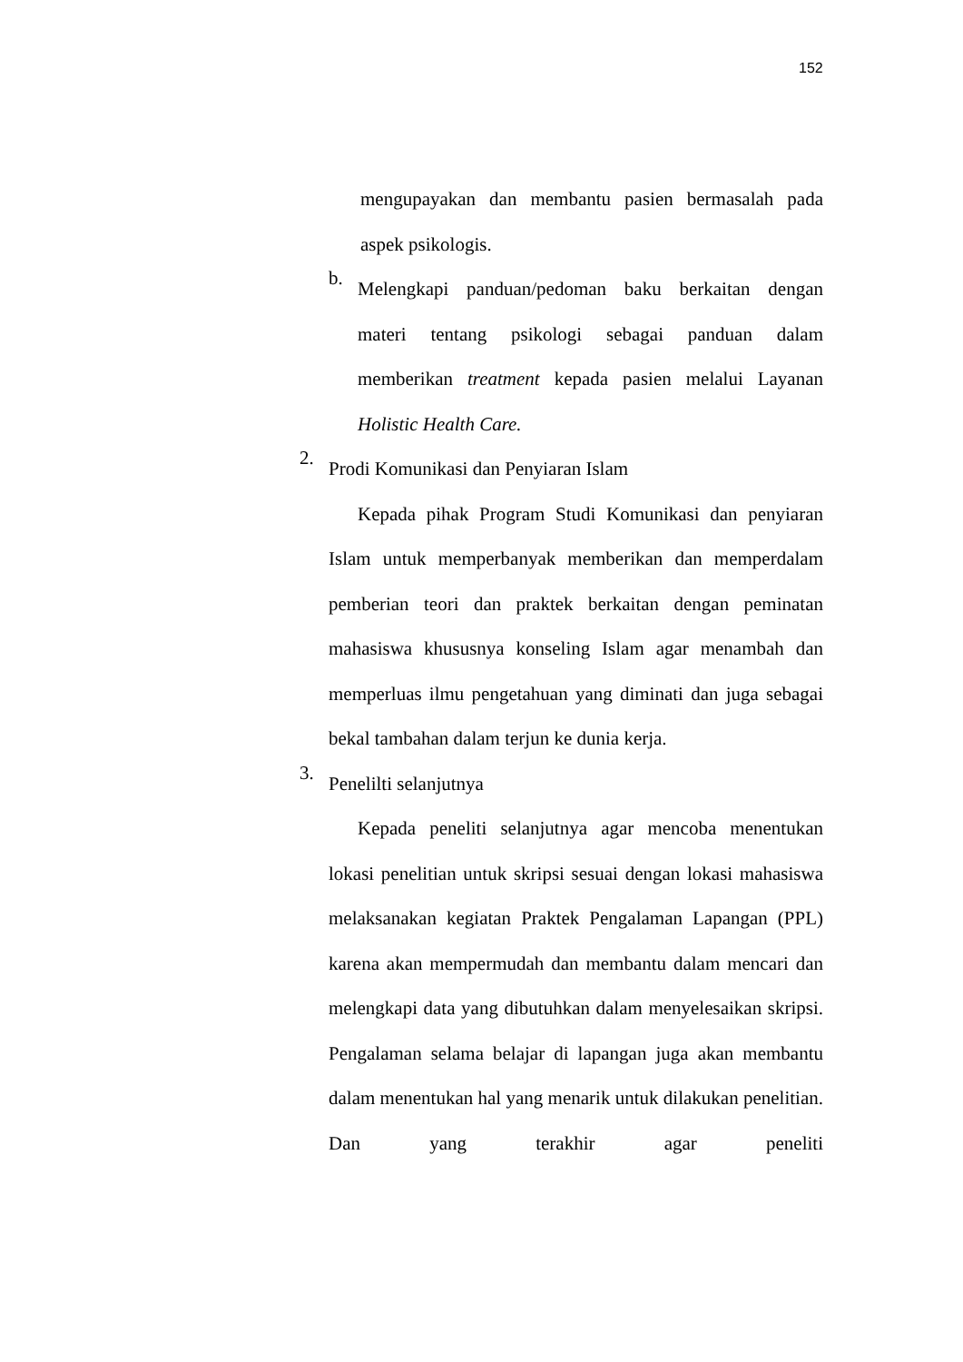152
mengupayakan dan membantu pasien bermasalah pada aspek psikologis.
b.
Melengkapi panduan/pedoman baku berkaitan dengan materi tentang psikologi sebagai panduan dalam memberikan treatment kepada pasien melalui Layanan Holistic Health Care.
2.
Prodi Komunikasi dan Penyiaran Islam
Kepada pihak Program Studi Komunikasi dan penyiaran Islam untuk memperbanyak memberikan dan memperdalam pemberian teori dan praktek berkaitan dengan peminatan mahasiswa khususnya konseling Islam agar menambah dan memperluas ilmu pengetahuan yang diminati dan juga sebagai bekal tambahan dalam terjun ke dunia kerja.
3.
Penelilti selanjutnya
Kepada peneliti selanjutnya agar mencoba menentukan lokasi penelitian untuk skripsi sesuai dengan lokasi mahasiswa melaksanakan kegiatan Praktek Pengalaman Lapangan (PPL) karena akan mempermudah dan membantu dalam mencari dan melengkapi data yang dibutuhkan dalam menyelesaikan skripsi. Pengalaman selama belajar di lapangan juga akan membantu dalam menentukan hal yang menarik untuk dilakukan penelitian. Dan yang terakhir agar peneliti